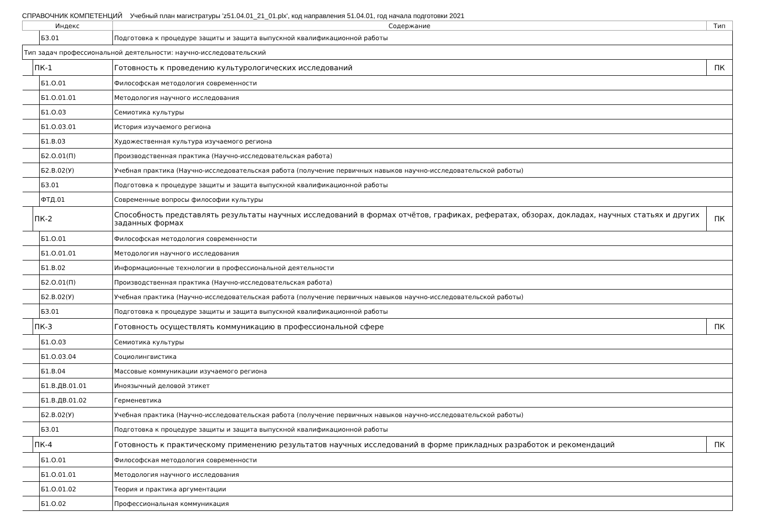СПРАВОЧНИК КОМПЕТЕНЦИЙ Учебный план магистратуры 'z51.04.01_21_01.plx', код направления 51.04.01, год начала подготовки 2021
| Индекс | | | Содержание | Тип |
| --- | --- | --- | --- | --- |
| | | Б3.01 | Подготовка к процедуре защиты и защита выпускной квалификационной работы | |
| Тип задач профессиональной деятельности: научно-исследовательский | | | | |
| | ПК-1 | | Готовность к проведению культурологических исследований | ПК |
| | | Б1.О.01 | Философская методология современности | |
| | | Б1.О.01.01 | Методология научного исследования | |
| | | Б1.О.03 | Семиотика культуры | |
| | | Б1.О.03.01 | История изучаемого региона | |
| | | Б1.В.03 | Художественная культура изучаемого региона | |
| | | Б2.О.01(П) | Производственная практика (Научно-исследовательская работа) | |
| | | Б2.В.02(У) | Учебная практика (Научно-исследовательская работа (получение первичных навыков научно-исследовательской работы) | |
| | | Б3.01 | Подготовка к процедуре защиты и защита выпускной квалификационной работы | |
| | | ФТД.01 | Современные вопросы философии культуры | |
| | ПК-2 | | Способность представлять результаты научных исследований в формах отчётов, графиках, рефератах, обзорах, докладах, научных статьях и других заданных формах | ПК |
| | | Б1.О.01 | Философская методология современности | |
| | | Б1.О.01.01 | Методология научного исследования | |
| | | Б1.В.02 | Информационные технологии в профессиональной деятельности | |
| | | Б2.О.01(П) | Производственная практика (Научно-исследовательская работа) | |
| | | Б2.В.02(У) | Учебная практика (Научно-исследовательская работа (получение первичных навыков научно-исследовательской работы) | |
| | | Б3.01 | Подготовка к процедуре защиты и защита выпускной квалификационной работы | |
| | ПК-3 | | Готовность осуществлять коммуникацию в профессиональной сфере | ПК |
| | | Б1.О.03 | Семиотика культуры | |
| | | Б1.О.03.04 | Социолингвистика | |
| | | Б1.В.04 | Массовые коммуникации изучаемого региона | |
| | | Б1.В.ДВ.01.01 | Иноязычный деловой этикет | |
| | | Б1.В.ДВ.01.02 | Герменевтика | |
| | | Б2.В.02(У) | Учебная практика (Научно-исследовательская работа (получение первичных навыков научно-исследовательской работы) | |
| | | Б3.01 | Подготовка к процедуре защиты и защита выпускной квалификационной работы | |
| | ПК-4 | | Готовность к практическому применению результатов научных исследований в форме прикладных разработок и рекомендаций | ПК |
| | | Б1.О.01 | Философская методология современности | |
| | | Б1.О.01.01 | Методология научного исследования | |
| | | Б1.О.01.02 | Теория и практика аргументации | |
| | | Б1.О.02 | Профессиональная коммуникация | |